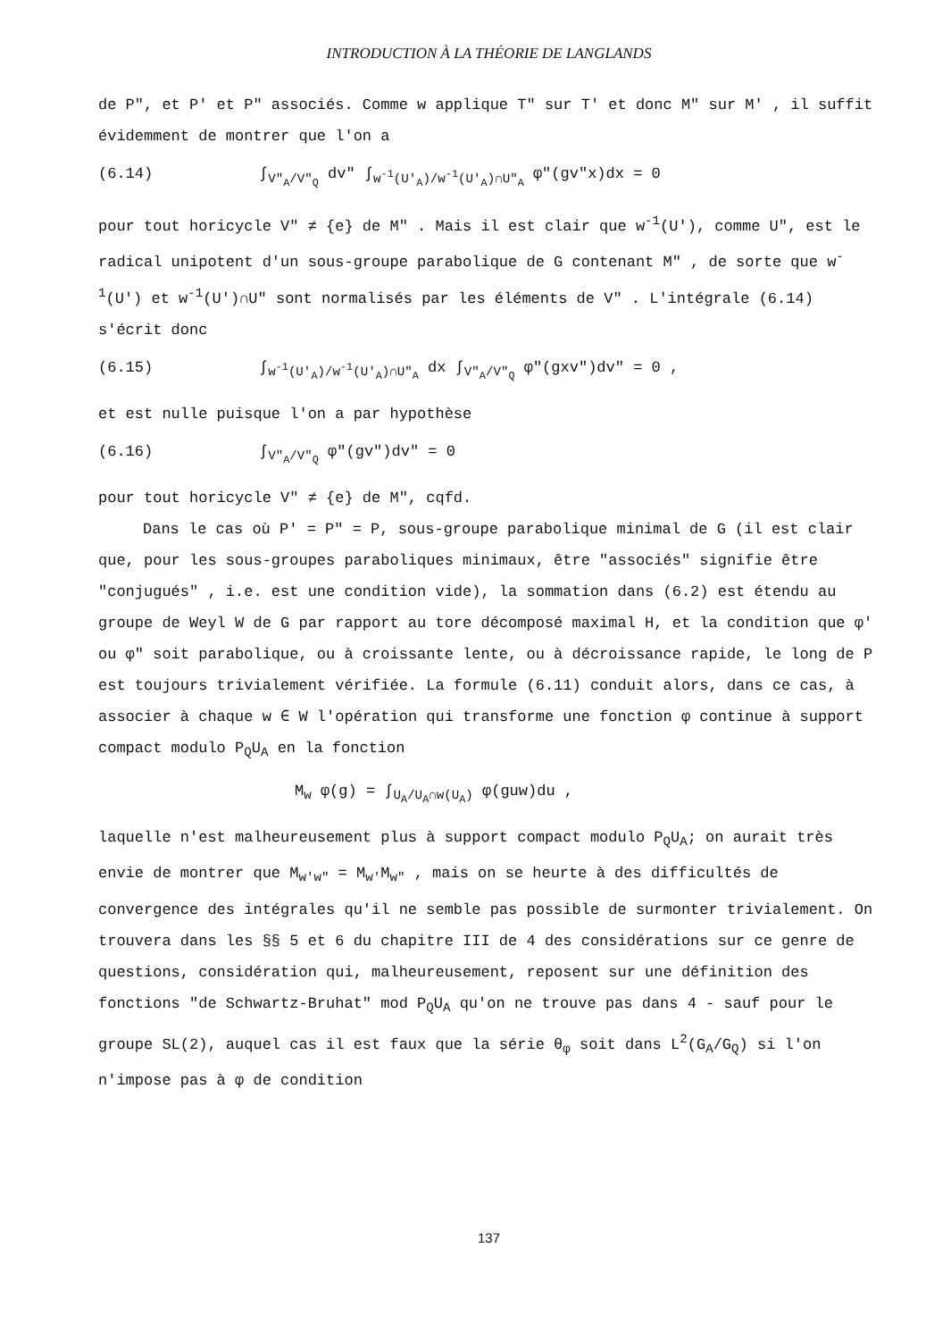INTRODUCTION À LA THÉORIE DE LANGLANDS
de P", et P' et P" associés. Comme w applique T" sur T' et donc M" sur M' , il suffit évidemment de montrer que l'on a
(6.14) ∫<sub>V"<sub>A</sub>/V"<sub>Q</sub></sub> dv" ∫<sub>w<sup>-1</sup>(U'<sub>A</sub>)/w<sup>-1</sup>(U'<sub>A</sub>)∩U"<sub>A</sub></sub> φ"(gv"x)dx = 0
pour tout horicycle V" ≠ {e} de M" . Mais il est clair que w<sup>-1</sup>(U'), comme U", est le radical unipotent d'un sous-groupe parabolique de G contenant M" , de sorte que w<sup>-1</sup>(U') et w<sup>-1</sup>(U')∩U" sont normalisés par les éléments de V" . L'intégrale (6.14) s'écrit donc
(6.15) ∫<sub>w<sup>-1</sup>(U'<sub>A</sub>)/w<sup>-1</sup>(U'<sub>A</sub>)∩U"<sub>A</sub></sub> dx ∫<sub>V"<sub>A</sub>/V"<sub>Q</sub></sub> φ"(gxv")dv" = 0 ,
et est nulle puisque l'on a par hypothèse
(6.16) ∫<sub>V"<sub>A</sub>/V"<sub>Q</sub></sub> φ"(gv")dv" = 0
pour tout horicycle V" ≠ {e} de M", cqfd.
Dans le cas où P' = P" = P, sous-groupe parabolique minimal de G (il est clair que, pour les sous-groupes paraboliques minimaux, être "associés" signifie être "conjugués" , i.e. est une condition vide), la sommation dans (6.2) est étendu au groupe de Weyl W de G par rapport au tore décomposé maximal H, et la condition que φ' ou φ" soit parabolique, ou à croissante lente, ou à décroissance rapide, le long de P est toujours trivialement vérifiée. La formule (6.11) conduit alors, dans ce cas, à associer à chaque w ∈ W l'opération qui transforme une fonction φ continue à support compact modulo P<sub>Q</sub>U<sub>A</sub> en la fonction
M<sub>w</sub> φ(g) = ∫<sub>U<sub>A</sub>/U<sub>A</sub>∩w(U<sub>A</sub>)</sub> φ(guw)du ,
laquelle n'est malheureusement plus à support compact modulo P<sub>Q</sub>U<sub>A</sub>; on aurait très envie de montrer que M<sub>w'w"</sub> = M<sub>w'</sub>M<sub>w"</sub> , mais on se heurte à des difficultés de convergence des intégrales qu'il ne semble pas possible de surmonter trivialement. On trouvera dans les §§ 5 et 6 du chapitre III de 4 des considérations sur ce genre de questions, considération qui, malheureusement, reposent sur une définition des fonctions "de Schwartz-Bruhat" mod P<sub>Q</sub>U<sub>A</sub> qu'on ne trouve pas dans 4 - sauf pour le groupe SL(2), auquel cas il est faux que la série θ<sub>φ</sub> soit dans L<sup>2</sup>(G<sub>A</sub>/G<sub>Q</sub>) si l'on n'impose pas à φ de condition
137